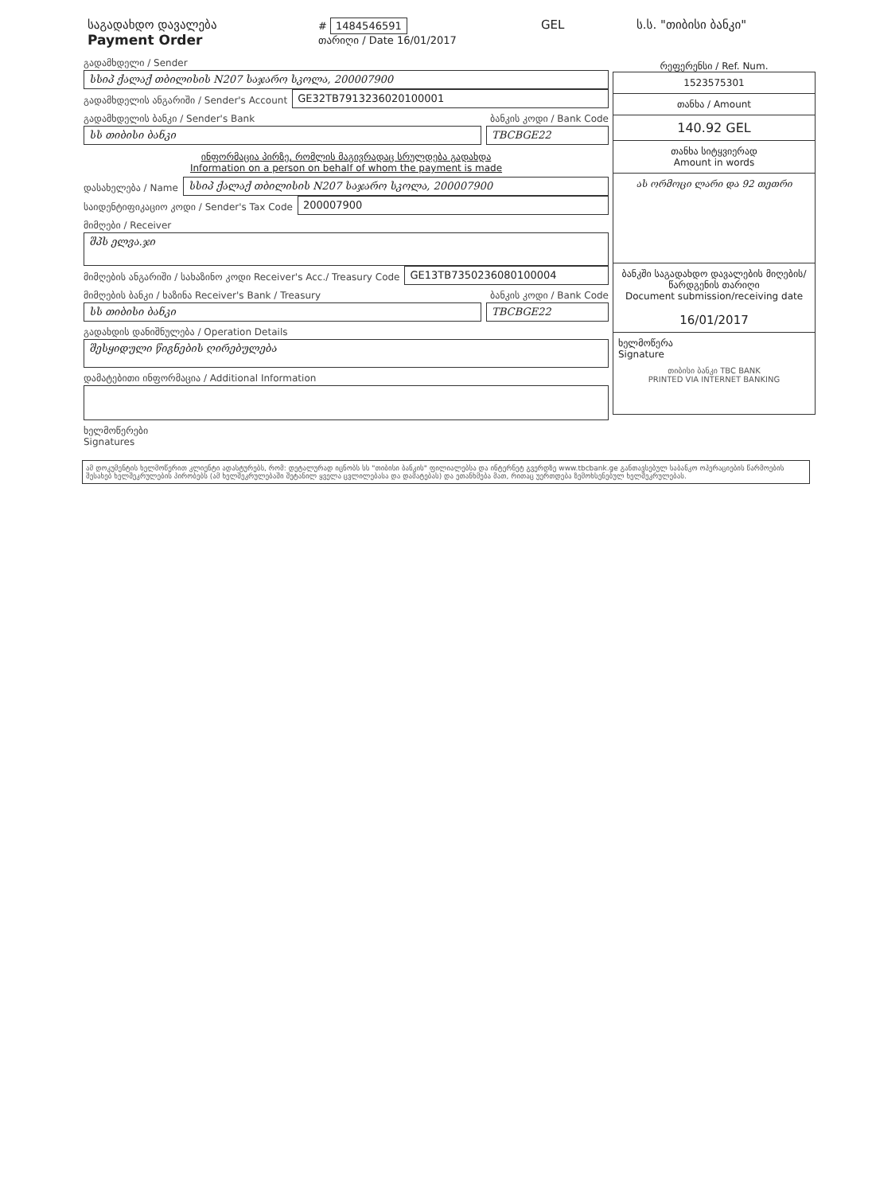საგადახდო დავალება
Payment Order
# 1484546591
თარიღი / Date 16/01/2017
GEL ს.ს. "თიბისი ბანკი"
გადამხდელი / Sender
სსიპ ქალაქ თბილისის N207 საჯარო სკოლა, 200007900
გადამხდელის ანგარიში / Sender's Account
GE32TB7913236020100001
გადამხდელის ბანკი / Sender's Bank ბანკის კოდი / Bank Code
სს თიბისი ბანკი TBCBGE22
ინფორმაცია პირზე, რომლის მაგივრადაც სრულდება გადახდა
Information on a person on behalf of whom the payment is made
დასახელება / Name
სსიპ ქალაქ თბილისის N207 საჯარო სკოლა, 200007900
საიდენტიფიკაციო კოდი / Sender's Tax Code
200007900
მიმღები / Receiver
შპს ელვა.ჯი
მიმღების ანგარიში / სახაზინო კოდი Receiver's Acc./ Treasury Code
GE13TB7350236080100004
მიმღების ბანკი / ხაზინა Receiver's Bank / Treasury ბანკის კოდი / Bank Code
სს თიბისი ბანკი TBCBGE22
გადახდის დანიშნულება / Operation Details
შესყიდული წიგნების ღირებულება
დამატებითი ინფორმაცია / Additional Information
ხელმოწერები
Signatures
რეფერენსი / Ref. Num.
1523575301
თანხა / Amount
140.92 GEL
თანხა სიტყვიერად
Amount in words
ას ორმოცი ლარი და 92 თეთრი
ბანკში საგადახდო დავალების მიღების/წარდგენის თარიღი
Document submission/receiving date
16/01/2017
ხელმოწერა
Signature
თიბისი ბანკი TBC BANK
PRINTED VIA INTERNET BANKING
ამ დოკუმენტის ხელმოწერით კლიენტი ადასტურებს, რომ: დეტალურად იცნობს სს "თიბისი ბანკის" ფილიალებსა და ინტერნეტ გვერდზე www.tbcbank.ge განთავსებულ საბანკო ოპერაციების წარმოების შესახებ ხელშეკრულების პირობებს (ამ ხელშეკრულებაში შეტანილ ყველა ცვლილებასა და დამატებას) და ეთანხმება მათ, რითაც უერთდება ზემოხსენებულ ხელშეკრულებას.